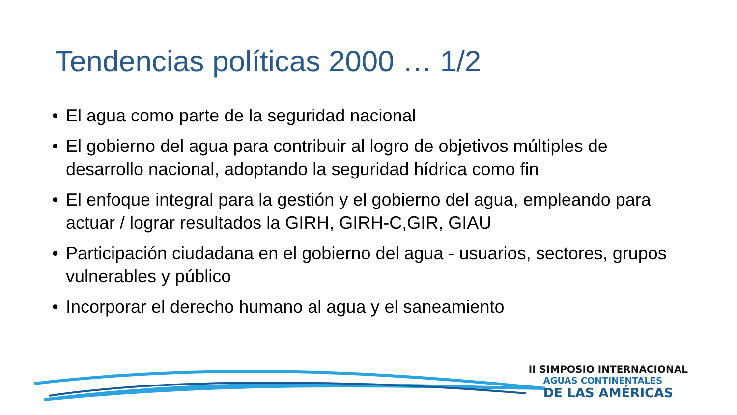Tendencias políticas 2000 … 1/2
• El agua como parte de la seguridad nacional
• El gobierno del agua para contribuir al logro de objetivos múltiples de desarrollo nacional, adoptando la seguridad hídrica como fin
• El enfoque integral para la gestión y el gobierno del agua, empleando para actuar / lograr resultados la GIRH, GIRH-C,GIR, GIAU
• Participación ciudadana en el gobierno del agua - usuarios, sectores, grupos vulnerables y público
• Incorporar el derecho humano al agua y el saneamiento
II SIMPOSIO INTERNACIONAL
AGUAS CONTINENTALES
DE LAS AMÉRICAS